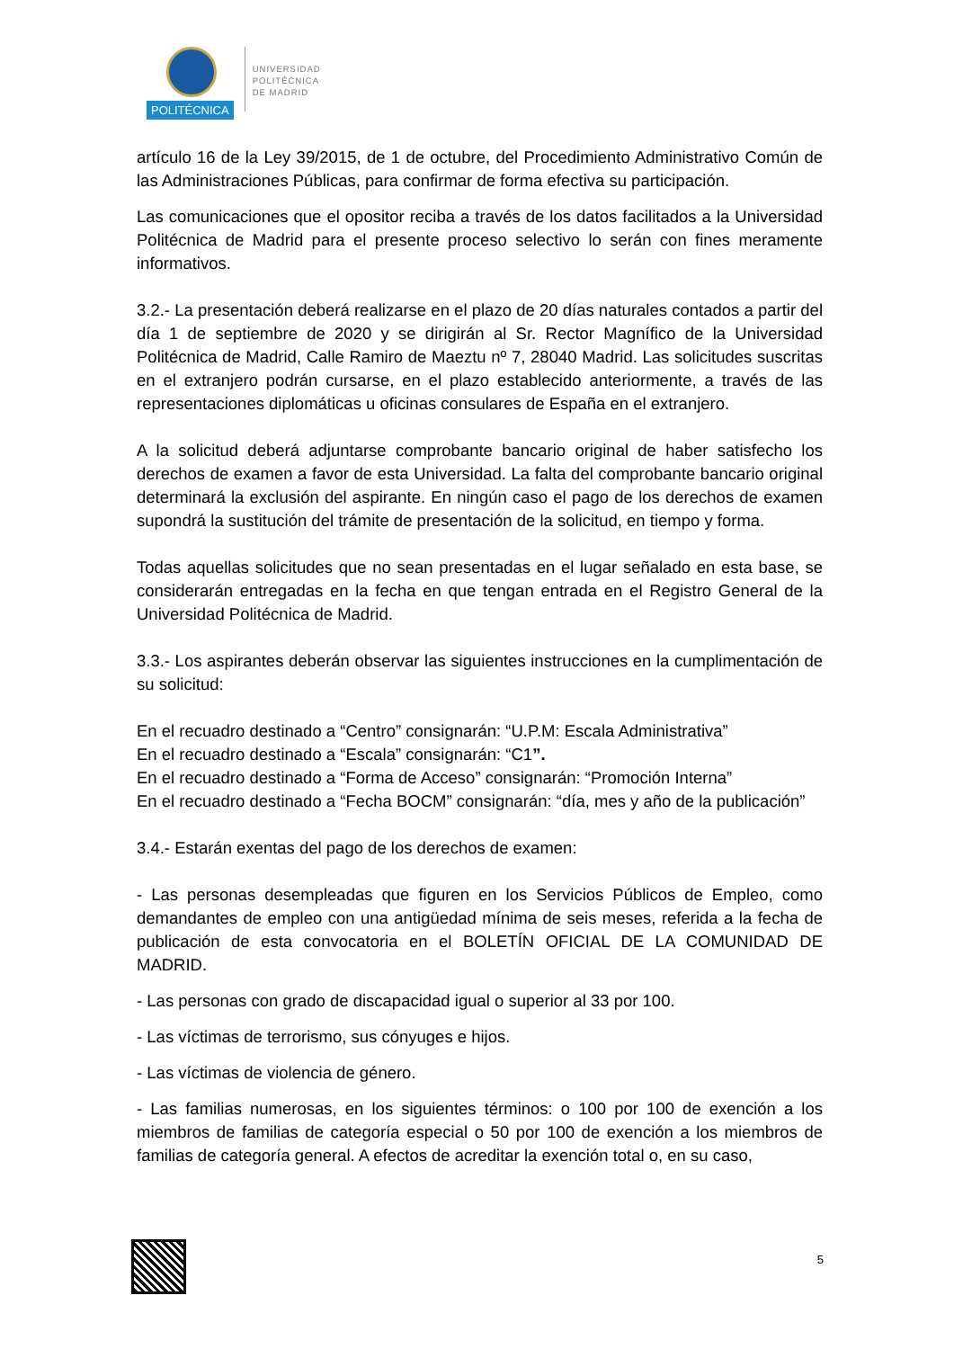POLITÉCNICA
UNIVERSIDAD
POLITÉCNICA
DE MADRID
artículo 16 de la Ley 39/2015, de 1 de octubre, del Procedimiento Administrativo Común de las Administraciones Públicas, para confirmar de forma efectiva su participación.
Las comunicaciones que el opositor reciba a través de los datos facilitados a la Universidad Politécnica de Madrid para el presente proceso selectivo lo serán con fines meramente informativos.
3.2.- La presentación deberá realizarse en el plazo de 20 días naturales contados a partir del día 1 de septiembre de 2020 y se dirigirán al Sr. Rector Magnífico de la Universidad Politécnica de Madrid, Calle Ramiro de Maeztu nº 7, 28040 Madrid. Las solicitudes suscritas en el extranjero podrán cursarse, en el plazo establecido anteriormente, a través de las representaciones diplomáticas u oficinas consulares de España en el extranjero.
A la solicitud deberá adjuntarse comprobante bancario original de haber satisfecho los derechos de examen a favor de esta Universidad. La falta del comprobante bancario original determinará la exclusión del aspirante. En ningún caso el pago de los derechos de examen supondrá la sustitución del trámite de presentación de la solicitud, en tiempo y forma.
Todas aquellas solicitudes que no sean presentadas en el lugar señalado en esta base, se considerarán entregadas en la fecha en que tengan entrada en el Registro General de la Universidad Politécnica de Madrid.
3.3.- Los aspirantes deberán observar las siguientes instrucciones en la cumplimentación de su solicitud:
En el recuadro destinado a “Centro” consignarán: “U.P.M: Escala Administrativa”
En el recuadro destinado a “Escala” consignarán: “C1”.
En el recuadro destinado a “Forma de Acceso” consignarán: “Promoción Interna”
En el recuadro destinado a “Fecha BOCM” consignarán: “día, mes y año de la publicación”
3.4.- Estarán exentas del pago de los derechos de examen:
- Las personas desempleadas que figuren en los Servicios Públicos de Empleo, como demandantes de empleo con una antigüedad mínima de seis meses, referida a la fecha de publicación de esta convocatoria en el BOLETÍN OFICIAL DE LA COMUNIDAD DE MADRID.
- Las personas con grado de discapacidad igual o superior al 33 por 100.
- Las víctimas de terrorismo, sus cónyuges e hijos.
- Las víctimas de violencia de género.
- Las familias numerosas, en los siguientes términos: o 100 por 100 de exención a los miembros de familias de categoría especial o 50 por 100 de exención a los miembros de familias de categoría general. A efectos de acreditar la exención total o, en su caso,
5